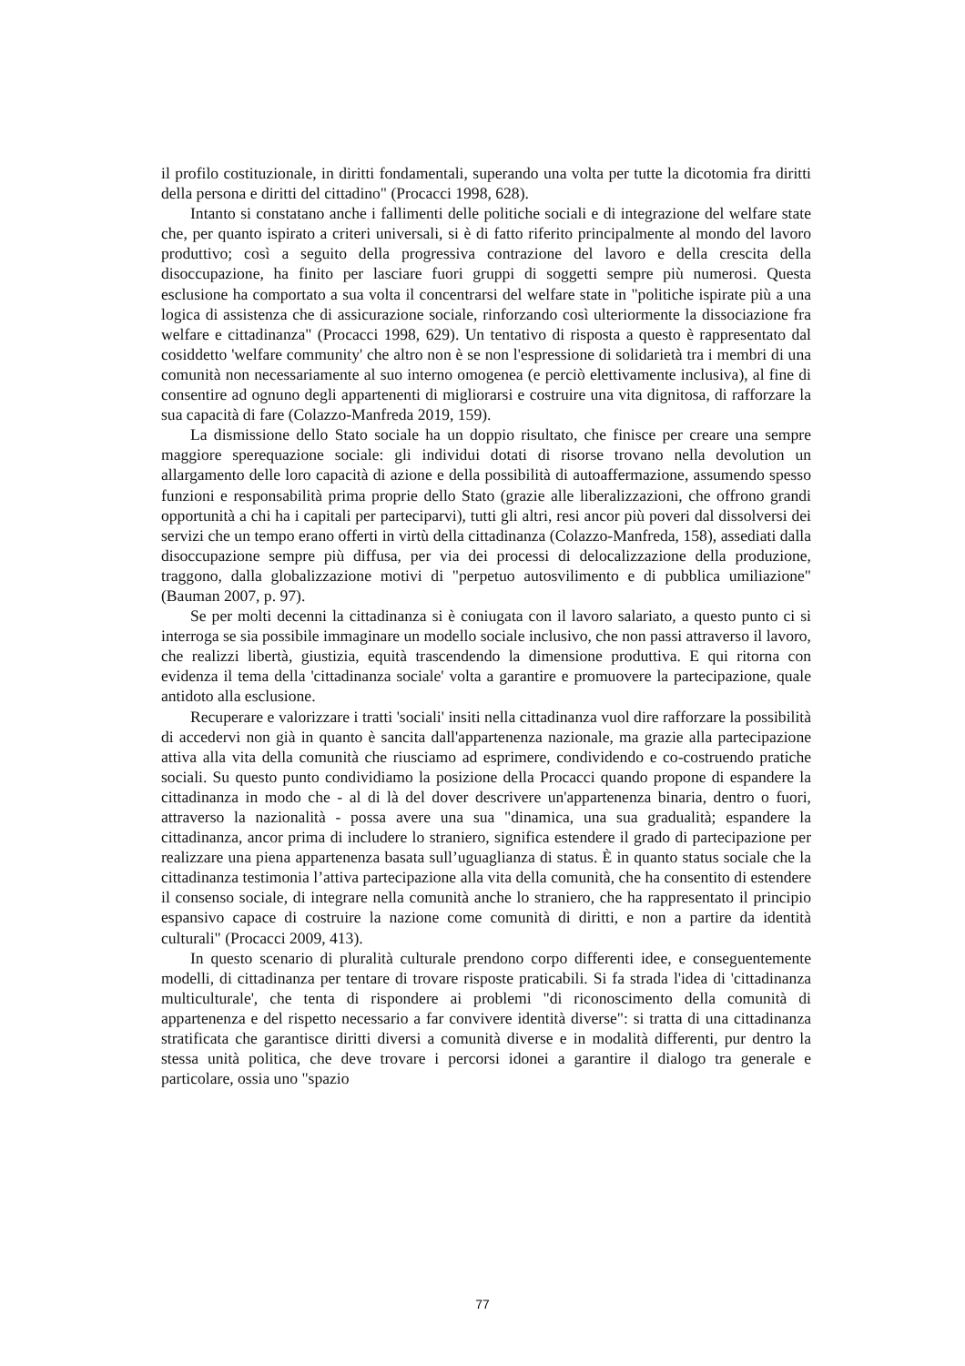il profilo costituzionale, in diritti fondamentali, superando una volta per tutte la dicotomia fra diritti della persona e diritti del cittadino" (Procacci 1998, 628).
Intanto si constatano anche i fallimenti delle politiche sociali e di integrazione del welfare state che, per quanto ispirato a criteri universali, si è di fatto riferito principalmente al mondo del lavoro produttivo; così a seguito della progressiva contrazione del lavoro e della crescita della disoccupazione, ha finito per lasciare fuori gruppi di soggetti sempre più numerosi. Questa esclusione ha comportato a sua volta il concentrarsi del welfare state in "politiche ispirate più a una logica di assistenza che di assicurazione sociale, rinforzando così ulteriormente la dissociazione fra welfare e cittadinanza" (Procacci 1998, 629). Un tentativo di risposta a questo è rappresentato dal cosiddetto 'welfare community' che altro non è se non l'espressione di solidarietà tra i membri di una comunità non necessariamente al suo interno omogenea (e perciò elettivamente inclusiva), al fine di consentire ad ognuno degli appartenenti di migliorarsi e costruire una vita dignitosa, di rafforzare la sua capacità di fare (Colazzo-Manfreda 2019, 159).
La dismissione dello Stato sociale ha un doppio risultato, che finisce per creare una sempre maggiore sperequazione sociale: gli individui dotati di risorse trovano nella devolution un allargamento delle loro capacità di azione e della possibilità di autoaffermazione, assumendo spesso funzioni e responsabilità prima proprie dello Stato (grazie alle liberalizzazioni, che offrono grandi opportunità a chi ha i capitali per parteciparvi), tutti gli altri, resi ancor più poveri dal dissolversi dei servizi che un tempo erano offerti in virtù della cittadinanza (Colazzo-Manfreda, 158), assediati dalla disoccupazione sempre più diffusa, per via dei processi di delocalizzazione della produzione, traggono, dalla globalizzazione motivi di "perpetuo autosvilimento e di pubblica umiliazione" (Bauman 2007, p. 97).
Se per molti decenni la cittadinanza si è coniugata con il lavoro salariato, a questo punto ci si interroga se sia possibile immaginare un modello sociale inclusivo, che non passi attraverso il lavoro, che realizzi libertà, giustizia, equità trascendendo la dimensione produttiva. E qui ritorna con evidenza il tema della 'cittadinanza sociale' volta a garantire e promuovere la partecipazione, quale antidoto alla esclusione.
Recuperare e valorizzare i tratti 'sociali' insiti nella cittadinanza vuol dire rafforzare la possibilità di accedervi non già in quanto è sancita dall'appartenenza nazionale, ma grazie alla partecipazione attiva alla vita della comunità che riusciamo ad esprimere, condividendo e co-costruendo pratiche sociali. Su questo punto condividiamo la posizione della Procacci quando propone di espandere la cittadinanza in modo che - al di là del dover descrivere un'appartenenza binaria, dentro o fuori, attraverso la nazionalità - possa avere una sua "dinamica, una sua gradualità; espandere la cittadinanza, ancor prima di includere lo straniero, significa estendere il grado di partecipazione per realizzare una piena appartenenza basata sull’uguaglianza di status. È in quanto status sociale che la cittadinanza testimonia l’attiva partecipazione alla vita della comunità, che ha consentito di estendere il consenso sociale, di integrare nella comunità anche lo straniero, che ha rappresentato il principio espansivo capace di costruire la nazione come comunità di diritti, e non a partire da identità culturali" (Procacci 2009, 413).
In questo scenario di pluralità culturale prendono corpo differenti idee, e conseguentemente modelli, di cittadinanza per tentare di trovare risposte praticabili. Si fa strada l'idea di 'cittadinanza multiculturale', che tenta di rispondere ai problemi "di riconoscimento della comunità di appartenenza e del rispetto necessario a far convivere identità diverse": si tratta di una cittadinanza stratificata che garantisce diritti diversi a comunità diverse e in modalità differenti, pur dentro la stessa unità politica, che deve trovare i percorsi idonei a garantire il dialogo tra generale e particolare, ossia uno "spazio
77